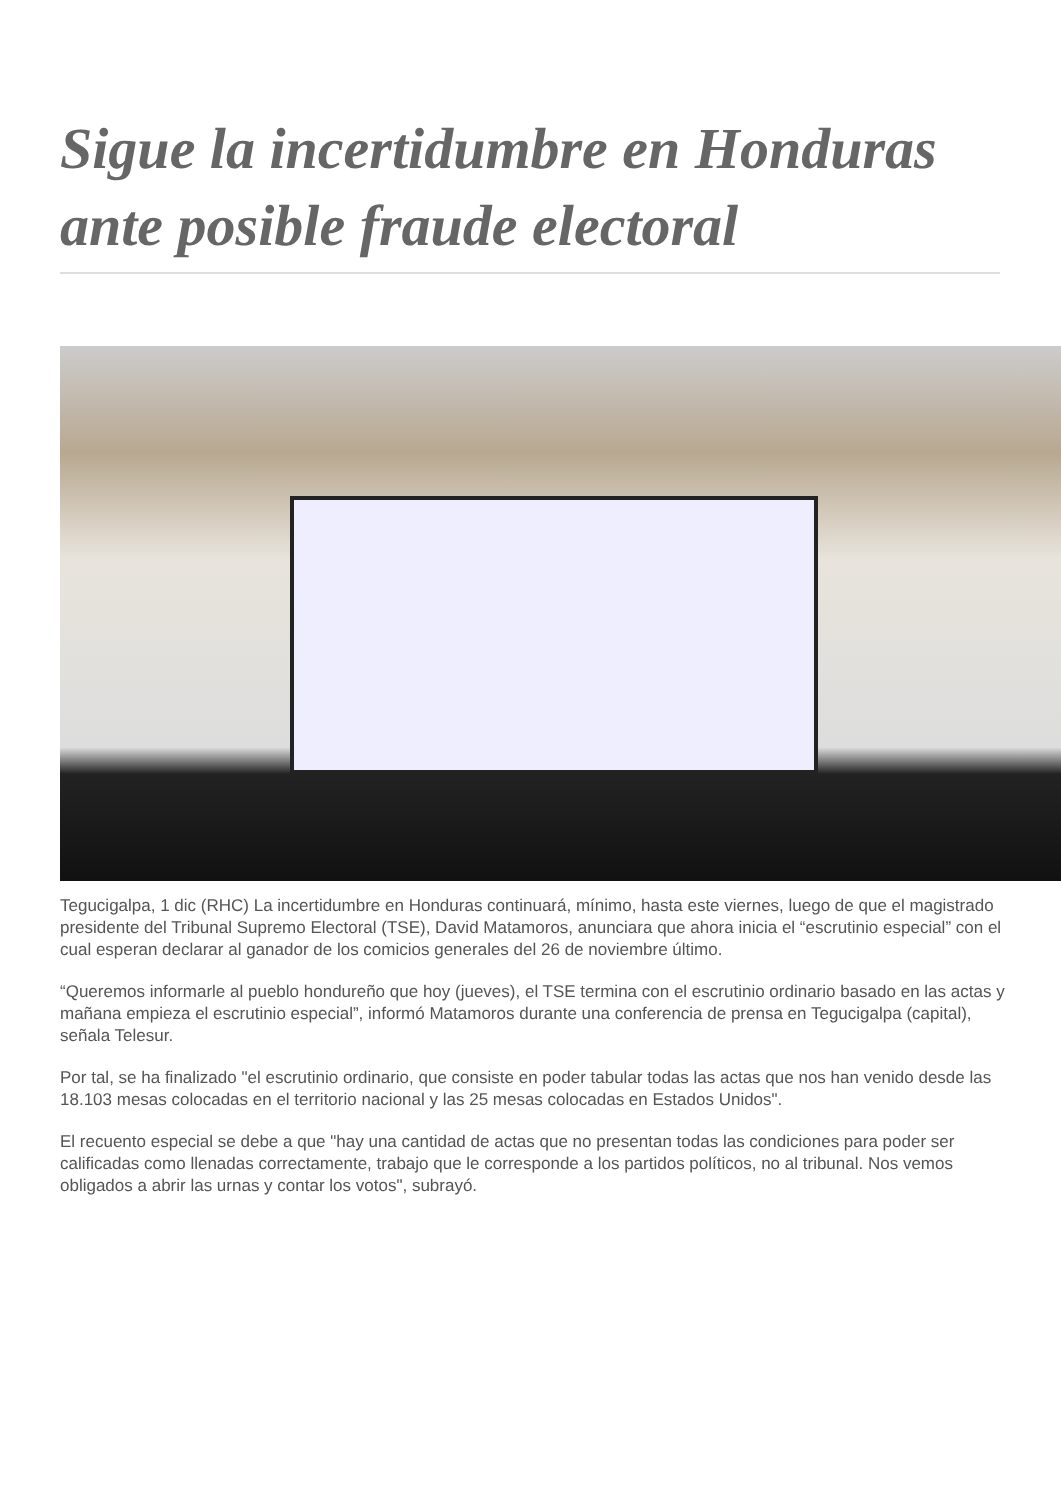Sigue la incertidumbre en Honduras ante posible fraude electoral
Tegucigalpa, 1 dic (RHC) La incertidumbre en Honduras continuará, mínimo, hasta este viernes, luego de que el magistrado presidente del Tribunal Supremo Electoral (TSE), David Matamoros, anunciara que ahora inicia el “escrutinio especial” con el cual esperan declarar al ganador de los comicios generales del 26 de noviembre último.
“Queremos informarle al pueblo hondureño que hoy (jueves), el TSE termina con el escrutinio ordinario basado en las actas y mañana empieza el escrutinio especial”, informó Matamoros durante una conferencia de prensa en Tegucigalpa (capital), señala Telesur.
Por tal, se ha finalizado "el escrutinio ordinario, que consiste en poder tabular todas las actas que nos han venido desde las 18.103 mesas colocadas en el territorio nacional y las 25 mesas colocadas en Estados Unidos".
El recuento especial se debe a que "hay una cantidad de actas que no presentan todas las condiciones para poder ser calificadas como llenadas correctamente, trabajo que le corresponde a los partidos políticos, no al tribunal. Nos vemos obligados a abrir las urnas y contar los votos", subrayó.